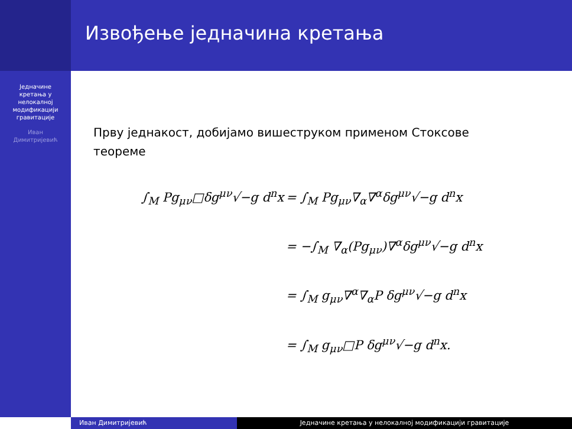Једначине
кретања у
нелокалној
модификацији
гравитације
Иван
Димитријевић
Извођење једначина кретања
Прву једнакост, добијамо вишеструком применом Стоксове теореме
∫<sub>M</sub> Pg<sub>μν</sub>□δg<sup>μν</sup>√−g d<sup>n</sup>x = ∫<sub>M</sub> Pg<sub>μν</sub>∇<sub>α</sub>∇<sup>α</sup>δg<sup>μν</sup>√−g d<sup>n</sup>x
= −∫<sub>M</sub> ∇<sub>α</sub>(Pg<sub>μν</sub>)∇<sup>α</sup>δg<sup>μν</sup>√−g d<sup>n</sup>x
= ∫<sub>M</sub> g<sub>μν</sub>∇<sup>α</sup>∇<sub>α</sub>P δg<sup>μν</sup>√−g d<sup>n</sup>x
= ∫<sub>M</sub> g<sub>μν</sub>□P δg<sup>μν</sup>√−g d<sup>n</sup>x.
Иван Димитријевић Једначине кретања у нелокалној модификацији гравитације